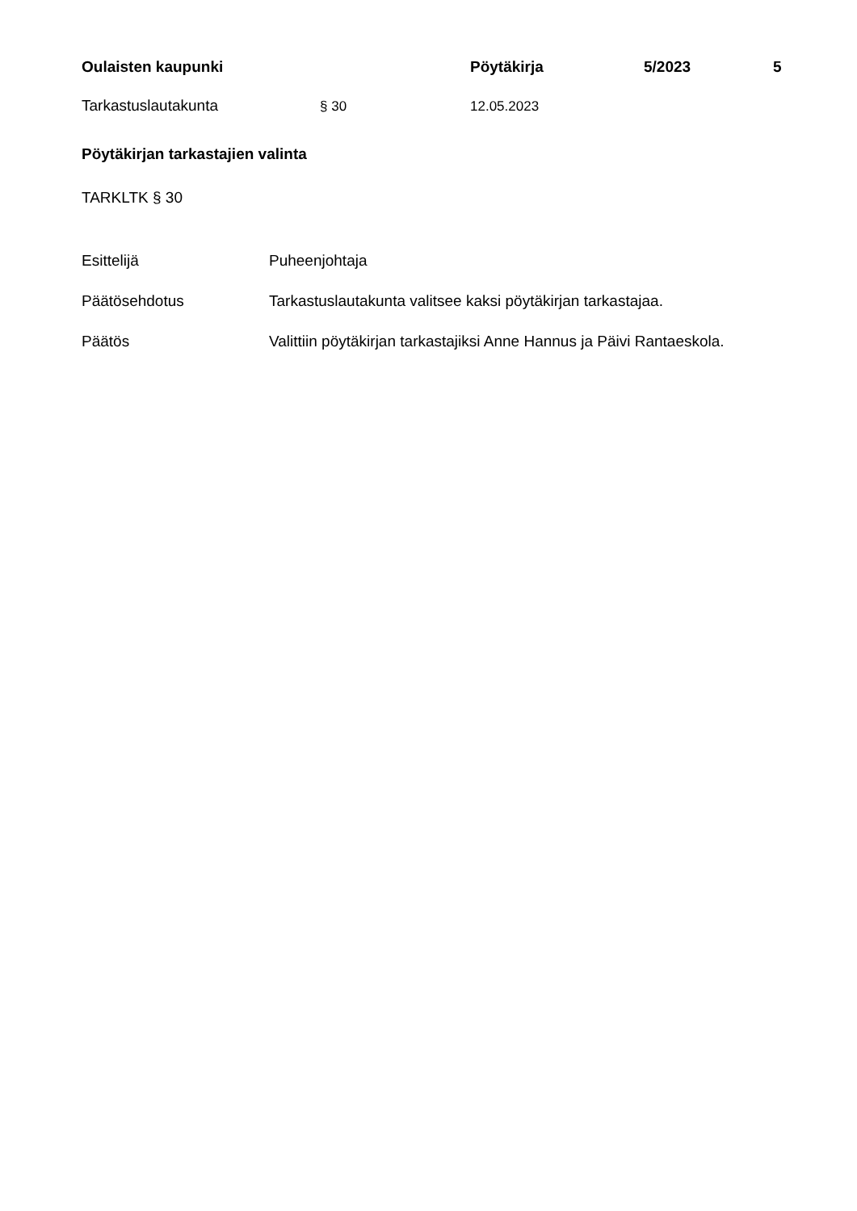Oulaisten kaupunki Pöytäkirja 5/2023 5
Tarkastuslautakunta § 30 12.05.2023
Pöytäkirjan tarkastajien valinta
TARKLTK § 30
Esittelijä Puheenjohtaja
Päätösehdotus Tarkastuslautakunta valitsee kaksi pöytäkirjan tarkastajaa.
Päätös Valittiin pöytäkirjan tarkastajiksi Anne Hannus ja Päivi Rantaeskola.